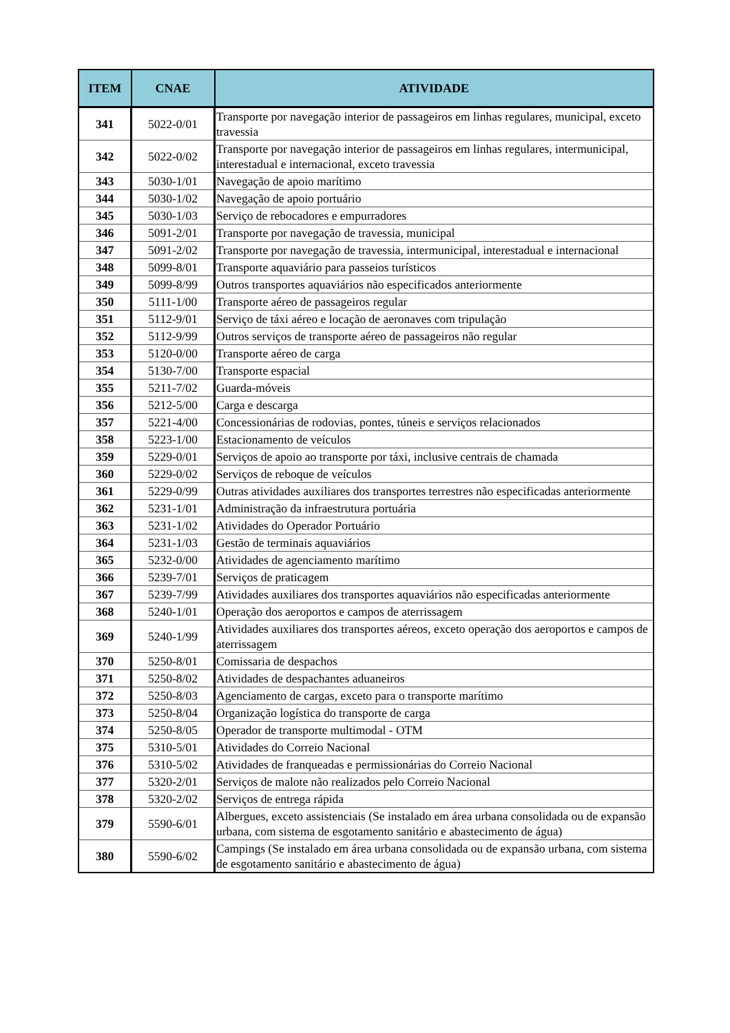| ITEM | CNAE | ATIVIDADE |
| --- | --- | --- |
| 341 | 5022-0/01 | Transporte por navegação interior de passageiros em linhas regulares, municipal, exceto travessia |
| 342 | 5022-0/02 | Transporte por navegação interior de passageiros em linhas regulares, intermunicipal, interestadual e internacional, exceto travessia |
| 343 | 5030-1/01 | Navegação de apoio marítimo |
| 344 | 5030-1/02 | Navegação de apoio portuário |
| 345 | 5030-1/03 | Serviço de rebocadores e empurradores |
| 346 | 5091-2/01 | Transporte por navegação de travessia, municipal |
| 347 | 5091-2/02 | Transporte por navegação de travessia, intermunicipal, interestadual e internacional |
| 348 | 5099-8/01 | Transporte aquaviário para passeios turísticos |
| 349 | 5099-8/99 | Outros transportes aquaviários não especificados anteriormente |
| 350 | 5111-1/00 | Transporte aéreo de passageiros regular |
| 351 | 5112-9/01 | Serviço de táxi aéreo e locação de aeronaves com tripulação |
| 352 | 5112-9/99 | Outros serviços de transporte aéreo de passageiros não regular |
| 353 | 5120-0/00 | Transporte aéreo de carga |
| 354 | 5130-7/00 | Transporte espacial |
| 355 | 5211-7/02 | Guarda-móveis |
| 356 | 5212-5/00 | Carga e descarga |
| 357 | 5221-4/00 | Concessionárias de rodovias, pontes, túneis e serviços relacionados |
| 358 | 5223-1/00 | Estacionamento de veículos |
| 359 | 5229-0/01 | Serviços de apoio ao transporte por táxi, inclusive centrais de chamada |
| 360 | 5229-0/02 | Serviços de reboque de veículos |
| 361 | 5229-0/99 | Outras atividades auxiliares dos transportes terrestres não especificadas anteriormente |
| 362 | 5231-1/01 | Administração da infraestrutura portuária |
| 363 | 5231-1/02 | Atividades do Operador Portuário |
| 364 | 5231-1/03 | Gestão de terminais aquaviários |
| 365 | 5232-0/00 | Atividades de agenciamento marítimo |
| 366 | 5239-7/01 | Serviços de praticagem |
| 367 | 5239-7/99 | Atividades auxiliares dos transportes aquaviários não especificadas anteriormente |
| 368 | 5240-1/01 | Operação dos aeroportos e campos de aterrissagem |
| 369 | 5240-1/99 | Atividades auxiliares dos transportes aéreos, exceto operação dos aeroportos e campos de aterrissagem |
| 370 | 5250-8/01 | Comissaria de despachos |
| 371 | 5250-8/02 | Atividades de despachantes aduaneiros |
| 372 | 5250-8/03 | Agenciamento de cargas, exceto para o transporte marítimo |
| 373 | 5250-8/04 | Organização logística do transporte de carga |
| 374 | 5250-8/05 | Operador de transporte multimodal - OTM |
| 375 | 5310-5/01 | Atividades do Correio Nacional |
| 376 | 5310-5/02 | Atividades de franqueadas e permissionárias do Correio Nacional |
| 377 | 5320-2/01 | Serviços de malote não realizados pelo Correio Nacional |
| 378 | 5320-2/02 | Serviços de entrega rápida |
| 379 | 5590-6/01 | Albergues, exceto assistenciais (Se instalado em área urbana consolidada ou de expansão urbana, com sistema de esgotamento sanitário e abastecimento de água) |
| 380 | 5590-6/02 | Campings (Se instalado em área urbana consolidada ou de expansão urbana, com sistema de esgotamento sanitário e abastecimento de água) |